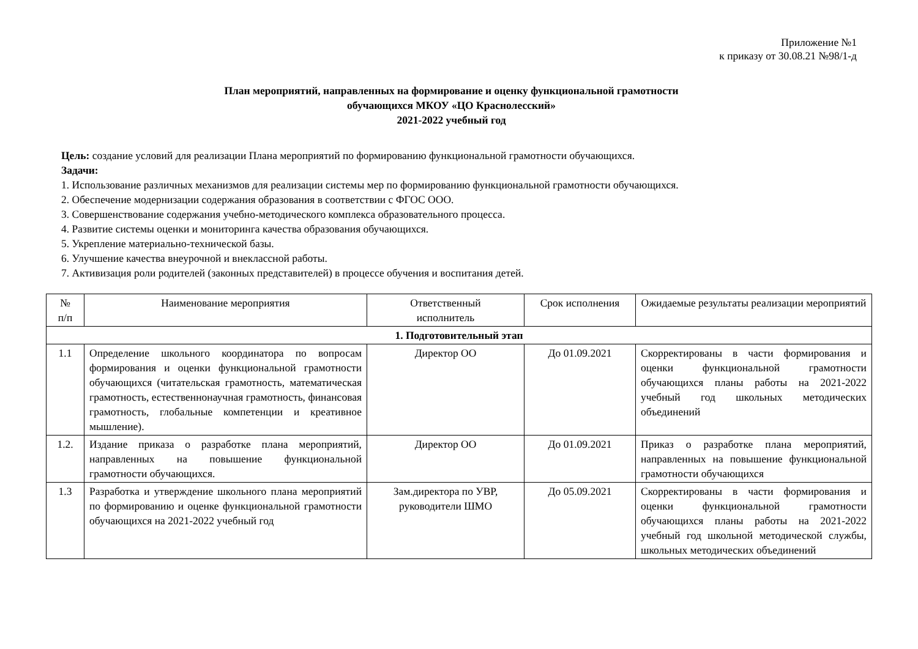Приложение №1
к приказу от 30.08.21 №98/1-д
План мероприятий, направленных на формирование и оценку функциональной грамотности
обучающихся МКОУ «ЦО Краснолесский»
2021-2022 учебный год
Цель: создание условий для реализации Плана мероприятий по формированию функциональной грамотности обучающихся.
Задачи:
1. Использование различных механизмов для реализации системы мер по формированию функциональной грамотности обучающихся.
2. Обеспечение модернизации содержания образования в соответствии с ФГОС ООО.
3. Совершенствование содержания учебно-методического комплекса образовательного процесса.
4. Развитие системы оценки и мониторинга качества образования обучающихся.
5. Укрепление материально-технической базы.
6. Улучшение качества внеурочной и внеклассной работы.
7. Активизация роли родителей (законных представителей) в процессе обучения и воспитания детей.
| № п/п | Наименование мероприятия | Ответственный исполнитель | Срок исполнения | Ожидаемые результаты реализации мероприятий |
| --- | --- | --- | --- | --- |
| 1. Подготовительный этап | | | | |
| 1.1 | Определение школьного координатора по вопросам формирования и оценки функциональной грамотности обучающихся (читательская грамотность, математическая грамотность, естественнонаучная грамотность, финансовая грамотность, глобальные компетенции и креативное мышление). | Директор ОО | До 01.09.2021 | Скорректированы в части формирования и оценки функциональной грамотности обучающихся планы работы на 2021-2022 учебный год школьных методических объединений |
| 1.2. | Издание приказа о разработке плана мероприятий, направленных на повышение функциональной грамотности обучающихся. | Директор ОО | До 01.09.2021 | Приказ о разработке плана мероприятий, направленных на повышение функциональной грамотности обучающихся |
| 1.3 | Разработка и утверждение школьного плана мероприятий по формированию и оценке функциональной грамотности обучающихся на 2021-2022 учебный год | Зам.директора по УВР, руководители ШМО | До 05.09.2021 | Скорректированы в части формирования и оценки функциональной грамотности обучающихся планы работы на 2021-2022 учебный год школьной методической службы, школьных методических объединений |